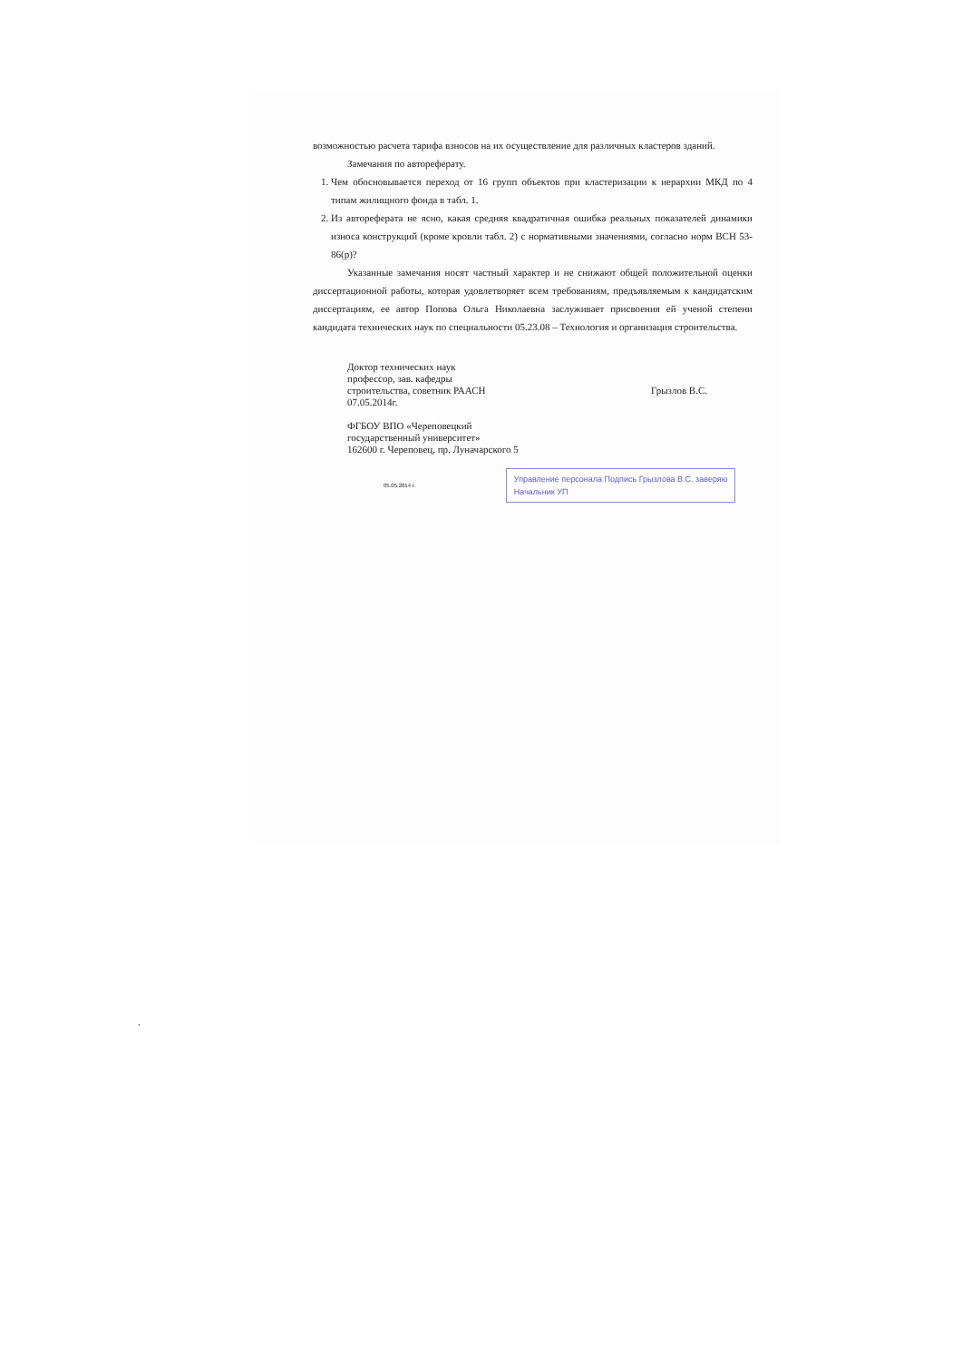возможностью расчета тарифа взносов на их осуществление для различных кластеров зданий.
Замечания по автореферату.
1. Чем обосновывается переход от 16 групп объектов при кластеризации к иерархии МКД по 4 типам жилищного фонда в табл. 1.
2. Из автореферата не ясно, какая средняя квадратичная ошибка реальных показателей динамики износа конструкций (кроме кровли табл. 2) с нормативными значениями, согласно норм ВСН 53-86(р)?
Указанные замечания носят частный характер и не снижают общей положительной оценки диссертационной работы, которая удовлетворяет всем требованиям, предъявляемым к кандидатским диссертациям, ее автор Попова Ольга Николаевна заслуживает присвоения ей ученой степени кандидата технических наук по специальности 05.23.08 – Технология и организация строительства.
Доктор технических наук
профессор, зав. кафедры
строительства, советник РААСН
07.05.2014г.
ФГБОУ ВПО «Череповецкий
государственный университет»
162600 г. Череповец, пр. Луначарского 5
Грызлов В.С.
05.05.2014 г.
Управление персонала Подпись Грызлова В.С. заверяю
Начальник УП
.